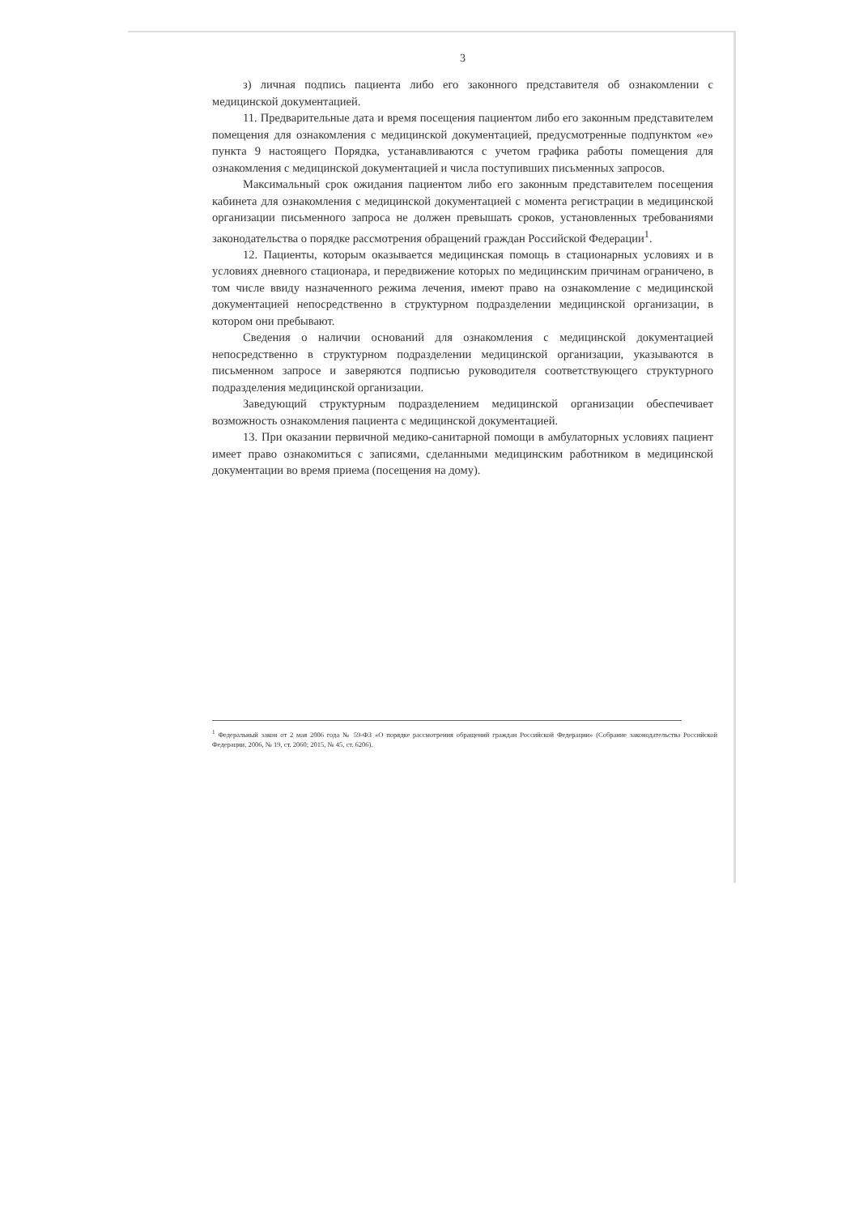3
з) личная подпись пациента либо его законного представителя об ознакомлении с медицинской документацией.
11. Предварительные дата и время посещения пациентом либо его законным представителем помещения для ознакомления с медицинской документацией, предусмотренные подпунктом «е» пункта 9 настоящего Порядка, устанавливаются с учетом графика работы помещения для ознакомления с медицинской документацией и числа поступивших письменных запросов.
Максимальный срок ожидания пациентом либо его законным представителем посещения кабинета для ознакомления с медицинской документацией с момента регистрации в медицинской организации письменного запроса не должен превышать сроков, установленных требованиями законодательства о порядке рассмотрения обращений граждан Российской Федерации<sup>1</sup>.
12. Пациенты, которым оказывается медицинская помощь в стационарных условиях и в условиях дневного стационара, и передвижение которых по медицинским причинам ограничено, в том числе ввиду назначенного режима лечения, имеют право на ознакомление с медицинской документацией непосредственно в структурном подразделении медицинской организации, в котором они пребывают.
Сведения о наличии оснований для ознакомления с медицинской документацией непосредственно в структурном подразделении медицинской организации, указываются в письменном запросе и заверяются подписью руководителя соответствующего структурного подразделения медицинской организации.
Заведующий структурным подразделением медицинской организации обеспечивает возможность ознакомления пациента с медицинской документацией.
13. При оказании первичной медико-санитарной помощи в амбулаторных условиях пациент имеет право ознакомиться с записями, сделанными медицинским работником в медицинской документации во время приема (посещения на дому).
<sup>1</sup> Федеральный закон от 2 мая 2006 года № 59-ФЗ «О порядке рассмотрения обращений граждан Российской Федерации» (Собрание законодательства Российской Федерации, 2006, № 19, ст. 2060; 2015, № 45, ст. 6206).